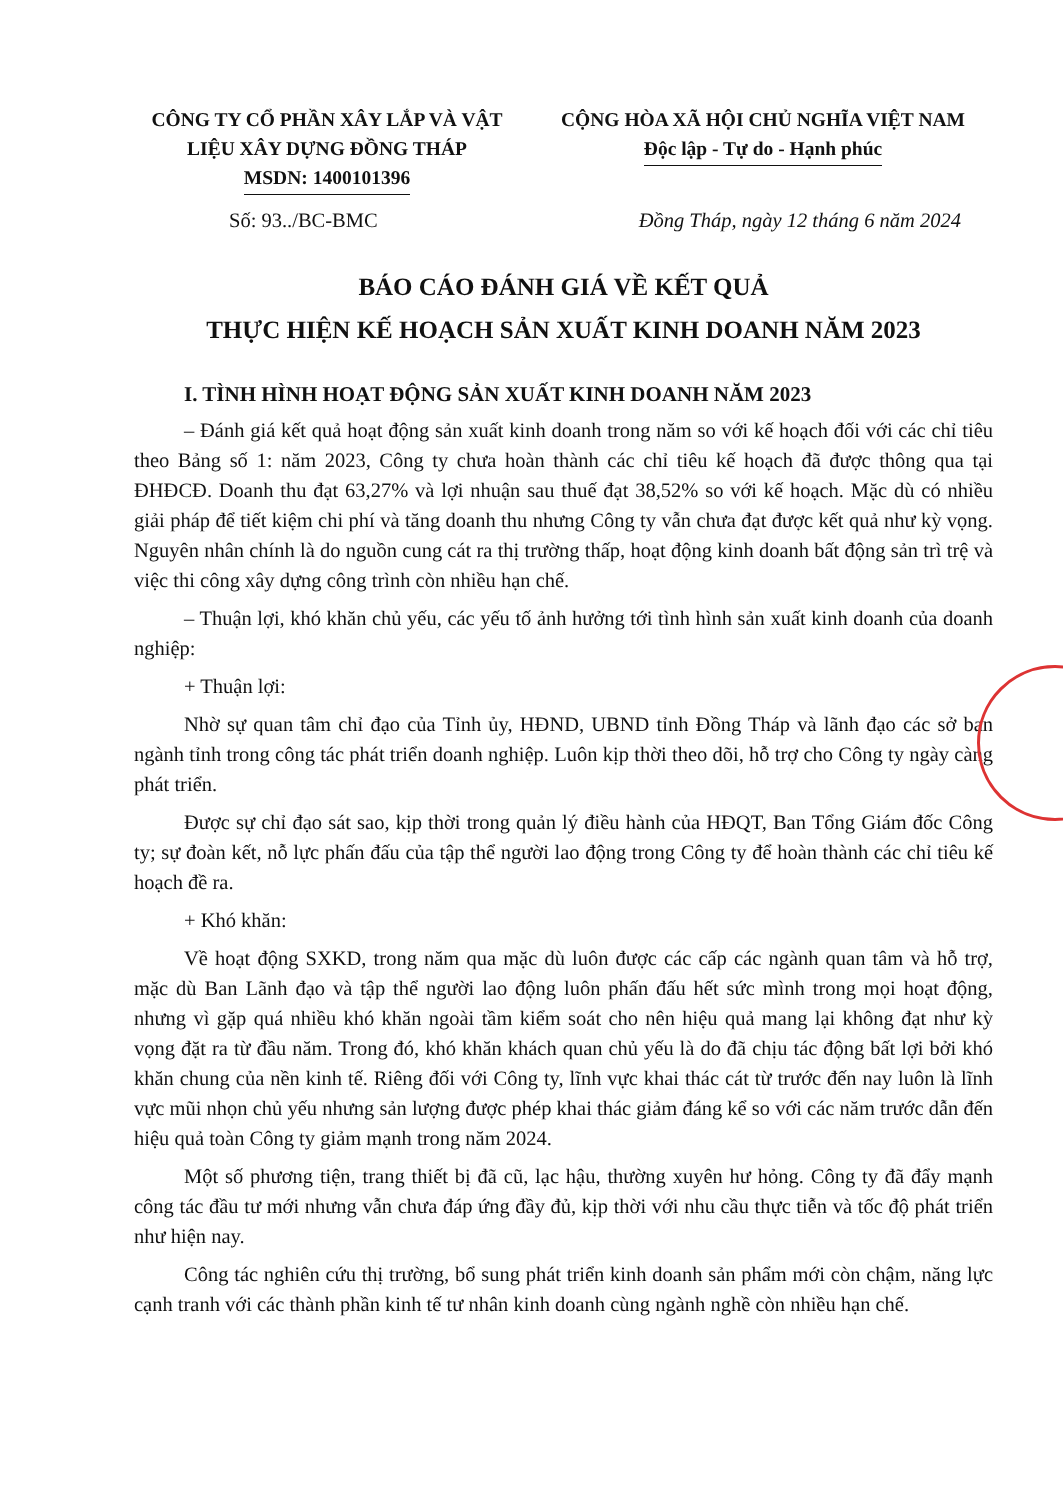CÔNG TY CỔ PHẦN XÂY LẮP VÀ VẬT LIỆU XÂY DỰNG ĐỒNG THÁP
MSDN: 1400101396
CỘNG HÒA XÃ HỘI CHỦ NGHĨA VIỆT NAM
Độc lập - Tự do - Hạnh phúc
Số: 93../BC-BMC Đồng Tháp, ngày 12 tháng 6 năm 2024
BÁO CÁO ĐÁNH GIÁ VỀ KẾT QUẢ
THỰC HIỆN KẾ HOẠCH SẢN XUẤT KINH DOANH NĂM 2023
I. TÌNH HÌNH HOẠT ĐỘNG SẢN XUẤT KINH DOANH NĂM 2023
– Đánh giá kết quả hoạt động sản xuất kinh doanh trong năm so với kế hoạch đối với các chỉ tiêu theo Bảng số 1: năm 2023, Công ty chưa hoàn thành các chỉ tiêu kế hoạch đã được thông qua tại ĐHĐCĐ. Doanh thu đạt 63,27% và lợi nhuận sau thuế đạt 38,52% so với kế hoạch. Mặc dù có nhiều giải pháp để tiết kiệm chi phí và tăng doanh thu nhưng Công ty vẫn chưa đạt được kết quả như kỳ vọng. Nguyên nhân chính là do nguồn cung cát ra thị trường thấp, hoạt động kinh doanh bất động sản trì trệ và việc thi công xây dựng công trình còn nhiều hạn chế.
– Thuận lợi, khó khăn chủ yếu, các yếu tố ảnh hưởng tới tình hình sản xuất kinh doanh của doanh nghiệp:
+ Thuận lợi:
Nhờ sự quan tâm chỉ đạo của Tỉnh ủy, HĐND, UBND tỉnh Đồng Tháp và lãnh đạo các sở ban ngành tỉnh trong công tác phát triển doanh nghiệp. Luôn kịp thời theo dõi, hỗ trợ cho Công ty ngày càng phát triển.
Được sự chỉ đạo sát sao, kịp thời trong quản lý điều hành của HĐQT, Ban Tổng Giám đốc Công ty; sự đoàn kết, nỗ lực phấn đấu của tập thể người lao động trong Công ty để hoàn thành các chỉ tiêu kế hoạch đề ra.
+ Khó khăn:
Về hoạt động SXKD, trong năm qua mặc dù luôn được các cấp các ngành quan tâm và hỗ trợ, mặc dù Ban Lãnh đạo và tập thể người lao động luôn phấn đấu hết sức mình trong mọi hoạt động, nhưng vì gặp quá nhiều khó khăn ngoài tầm kiểm soát cho nên hiệu quả mang lại không đạt như kỳ vọng đặt ra từ đầu năm. Trong đó, khó khăn khách quan chủ yếu là do đã chịu tác động bất lợi bởi khó khăn chung của nền kinh tế. Riêng đối với Công ty, lĩnh vực khai thác cát từ trước đến nay luôn là lĩnh vực mũi nhọn chủ yếu nhưng sản lượng được phép khai thác giảm đáng kể so với các năm trước dẫn đến hiệu quả toàn Công ty giảm mạnh trong năm 2024.
Một số phương tiện, trang thiết bị đã cũ, lạc hậu, thường xuyên hư hỏng. Công ty đã đẩy mạnh công tác đầu tư mới nhưng vẫn chưa đáp ứng đầy đủ, kịp thời với nhu cầu thực tiễn và tốc độ phát triển như hiện nay.
Công tác nghiên cứu thị trường, bổ sung phát triển kinh doanh sản phẩm mới còn chậm, năng lực cạnh tranh với các thành phần kinh tế tư nhân kinh doanh cùng ngành nghề còn nhiều hạn chế.